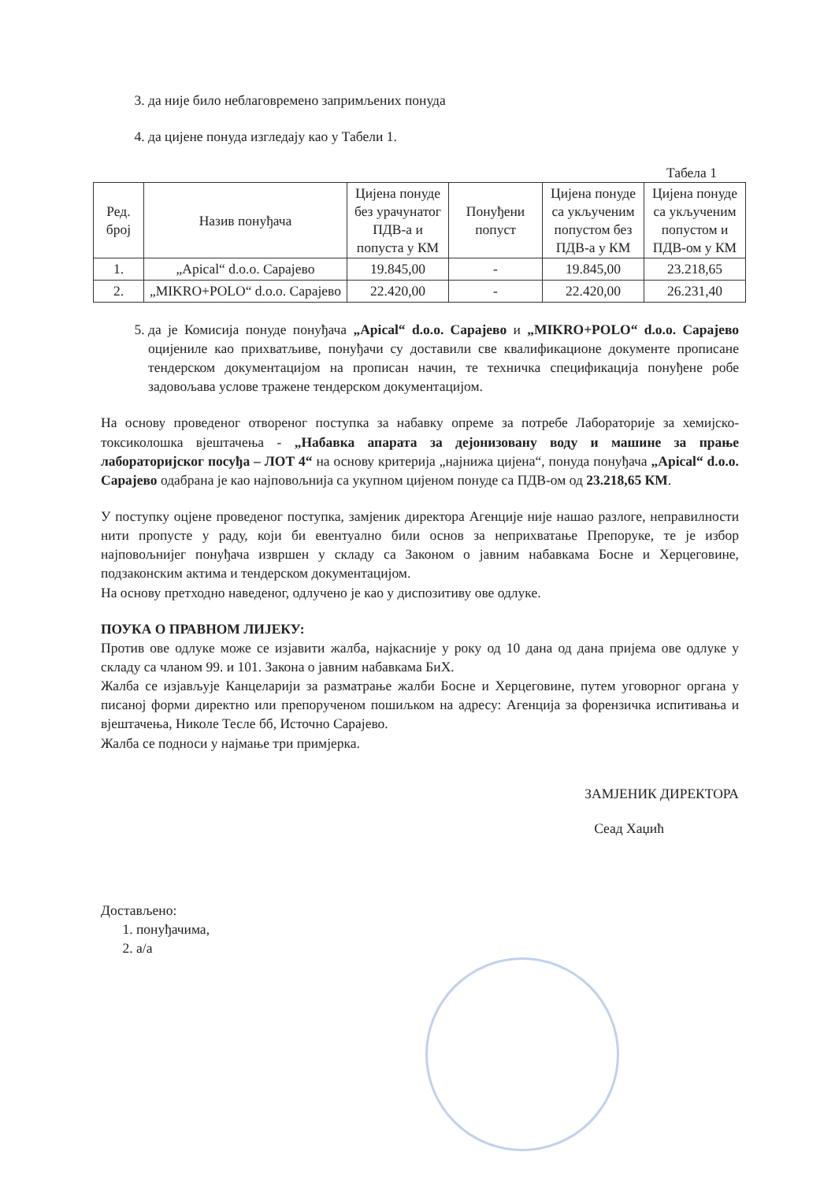3. да није било неблаговремено запримљених понуда
4. да цијене понуда изгледају као у Табели 1.
Табела 1
| Ред. број | Назив понуђача | Цијена понуде без урачунатог ПДВ-а и попуста у КМ | Понуђени попуст | Цијена понуде са укљученим попустом без ПДВ-а у КМ | Цијена понуде са укљученим попустом и ПДВ-ом у КМ |
| --- | --- | --- | --- | --- | --- |
| 1. | „Apical“ d.o.o. Сарајево | 19.845,00 | - | 19.845,00 | 23.218,65 |
| 2. | „MIKRO+POLO“ d.o.o. Сарајево | 22.420,00 | - | 22.420,00 | 26.231,40 |
5. да је Комисија понуде понуђача „Apical“ d.o.o. Сарајево и „MIKRO+POLO“ d.o.o. Сарајево оцијениле као прихватљиве, понуђачи су доставили све квалификационе документе прописане тендерском документацијом на прописан начин, те техничка спецификација понуђене робе задовољава услове тражене тендерском документацијом.
На основу проведеног отвореног поступка за набавку опреме за потребе Лабораторије за хемијско-токсиколошка вјештачења - „Набавка апарата за дејонизовану воду и машине за прање лабораторијског посуђа – ЛОТ 4“ на основу критерија „најнижа цијена“, понуда понуђача „Apical“ d.o.o. Сарајево одабрана је као најповољнија са укупном цијеном понуде са ПДВ-ом од 23.218,65 КМ.
У поступку оцјене проведеног поступка, замјеник директора Агенције није нашао разлоге, неправилности нити пропусте у раду, који би евентуално били основ за неприхватање Препоруке, те је избор најповољнијег понуђача извршен у складу са Законом о јавним набавкама Босне и Херцеговине, подзаконским актима и тендерском документацијом.
На основу претходно наведеног, одлучено је као у диспозитиву ове одлуке.
ПОУКА О ПРАВНОМ ЛИЈЕКУ:
Против ове одлуке може се изјавити жалба, најкасније у року од 10 дана од дана пријема ове одлуке у складу са чланом 99. и 101. Закона о јавним набавкама БиХ.
Жалба се изјављује Канцеларији за разматрање жалби Босне и Херцеговине, путем уговорног органа у писаној форми директно или препорученом пошиљком на адресу: Агенција за форензичка испитивања и вјештачења, Николе Тесле бб, Источно Сарајево.
Жалба се подноси у најмање три примјерка.
ЗАМЈЕНИК ДИРЕКТОРА
Сеад Хаџић
Достављено:
1. понуђачима,
2. а/а